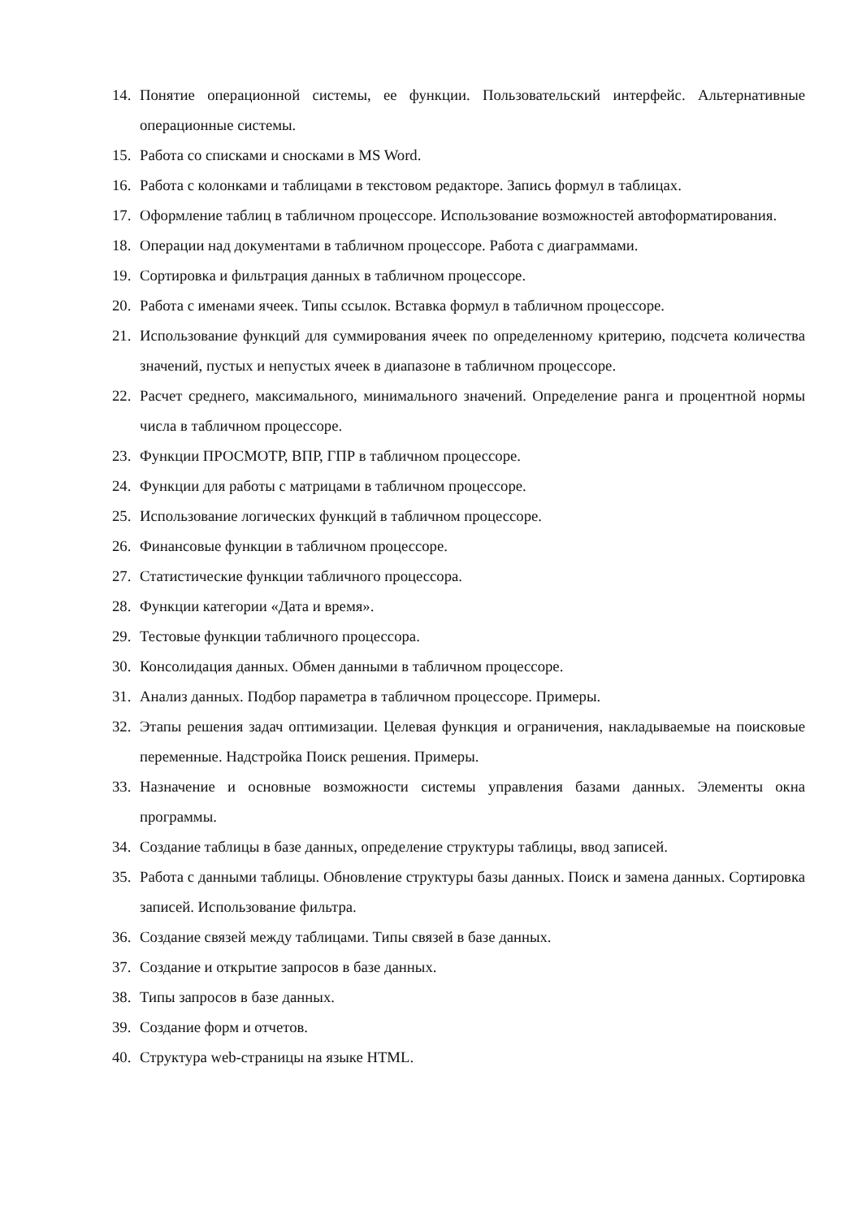14. Понятие операционной системы, ее функции. Пользовательский интерфейс. Альтернативные операционные системы.
15. Работа со списками и сносками в MS Word.
16. Работа с колонками и таблицами в текстовом редакторе. Запись формул в таблицах.
17. Оформление таблиц в табличном процессоре. Использование возможностей автоформатирования.
18. Операции над документами в табличном процессоре. Работа с диаграммами.
19. Сортировка и фильтрация данных в табличном процессоре.
20. Работа с именами ячеек. Типы ссылок. Вставка формул в табличном процессоре.
21. Использование функций для суммирования ячеек по определенному критерию, подсчета количества значений, пустых и непустых ячеек в диапазоне в табличном процессоре.
22. Расчет среднего, максимального, минимального значений. Определение ранга и процентной нормы числа в табличном процессоре.
23. Функции ПРОСМОТР, ВПР, ГПР в табличном процессоре.
24. Функции для работы с матрицами в табличном процессоре.
25. Использование логических функций в табличном процессоре.
26. Финансовые функции в табличном процессоре.
27. Статистические функции табличного процессора.
28. Функции категории «Дата и время».
29. Тестовые функции табличного процессора.
30. Консолидация данных. Обмен данными в табличном процессоре.
31. Анализ данных. Подбор параметра в табличном процессоре. Примеры.
32. Этапы решения задач оптимизации. Целевая функция и ограничения, накладываемые на поисковые переменные. Надстройка Поиск решения. Примеры.
33. Назначение и основные возможности системы управления базами данных. Элементы окна программы.
34. Создание таблицы в базе данных, определение структуры таблицы, ввод записей.
35. Работа с данными таблицы. Обновление структуры базы данных. Поиск и замена данных. Сортировка записей. Использование фильтра.
36. Создание связей между таблицами. Типы связей в базе данных.
37. Создание и открытие запросов в базе данных.
38. Типы запросов в базе данных.
39. Создание форм и отчетов.
40. Структура web-страницы на языке HTML.